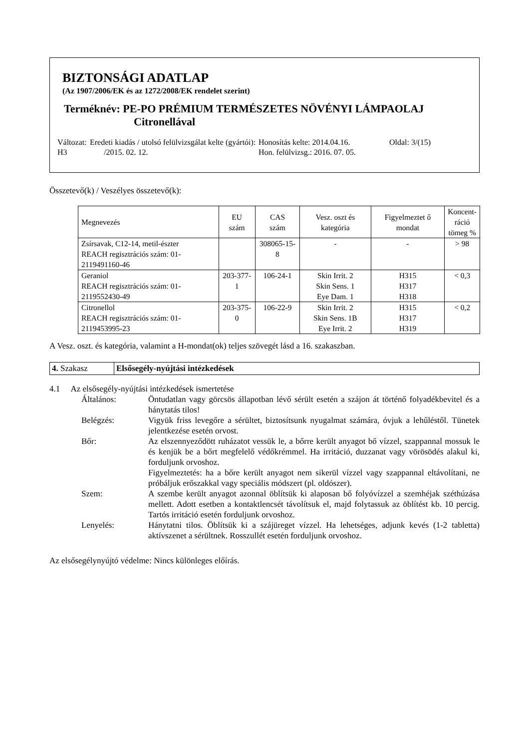BIZTONSÁGI ADATLAP
(Az 1907/2006/EK és az 1272/2008/EK rendelet szerint)
Terméknév: PE-PO PRÉMIUM TERMÉSZETES NÖVÉNYI LÁMPAOLAJ
Citronellával
Változat: H3
Eredeti kiadás / utolsó felülvizsgálat kelte (gyártói): /2015. 02. 12.
Honosítás kelte: 2014.04.16.
Hon. felülvizsg.: 2016. 07. 05.
Oldal: 3/(15)
Összetevő(k) / Veszélyes összetevő(k):
| Megnevezés | EU szám | CAS szám | Vesz. oszt és kategória | Figyelmeztet ő mondat | Koncent- ráció tömeg % |
| --- | --- | --- | --- | --- | --- |
| Zsírsavak, C12-14, metil-észter REACH regisztrációs szám: 01-2119491160-46 | | 308065-15-8 | - | - | > 98 |
| Geraniol REACH regisztrációs szám: 01-2119552430-49 | 203-377-1 | 106-24-1 | Skin Irrit. 2 Skin Sens. 1 Eye Dam. 1 | H315 H317 H318 | < 0,3 |
| Citronellol REACH regisztrációs szám: 01-2119453995-23 | 203-375-0 | 106-22-9 | Skin Irrit. 2 Skin Sens. 1B Eye Irrit. 2 | H315 H317 H319 | < 0,2 |
A Vesz. oszt. és kategória, valamint a H-mondat(ok) teljes szövegét lásd a 16. szakaszban.
4. Szakasz Elsősegély-nyújtási intézkedések
4.1 Az elsősegély-nyújtási intézkedések ismertetése
Általános:
Öntudatlan vagy görcsös állapotban lévő sérült esetén a szájon át történő folyadékbevitel és a hánytatás tilos!
Belégzés:
Vigyük friss levegőre a sérültet, biztosítsunk nyugalmat számára, óvjuk a lehűléstől. Tünetek jelentkezése esetén orvost.
Bőr:
Az elszennyeződött ruházatot vessük le, a bőrre került anyagot bő vízzel, szappannal mossuk le és kenjük be a bőrt megfelelő védőkrémmel. Ha irritáció, duzzanat vagy vörösödés alakul ki, forduljunk orvoshoz.
Figyelmeztetés: ha a bőre került anyagot nem sikerül vízzel vagy szappannal eltávolítani, ne próbáljuk erőszakkal vagy speciális módszert (pl. oldószer).
Szem:
A szembe került anyagot azonnal öblítsük ki alaposan bő folyóvízzel a szemhéjak széthúzása mellett. Adott esetben a kontaktlencsét távolítsuk el, majd folytassuk az öblítést kb. 10 percig. Tartós irritáció esetén forduljunk orvoshoz.
Lenyelés:
Hánytatni tilos. Öblítsük ki a szájüreget vízzel. Ha lehetséges, adjunk kevés (1-2 tabletta) aktívszenet a sérültnek. Rosszullét esetén forduljunk orvoshoz.
Az elsősegélynyújtó védelme: Nincs különleges előírás.